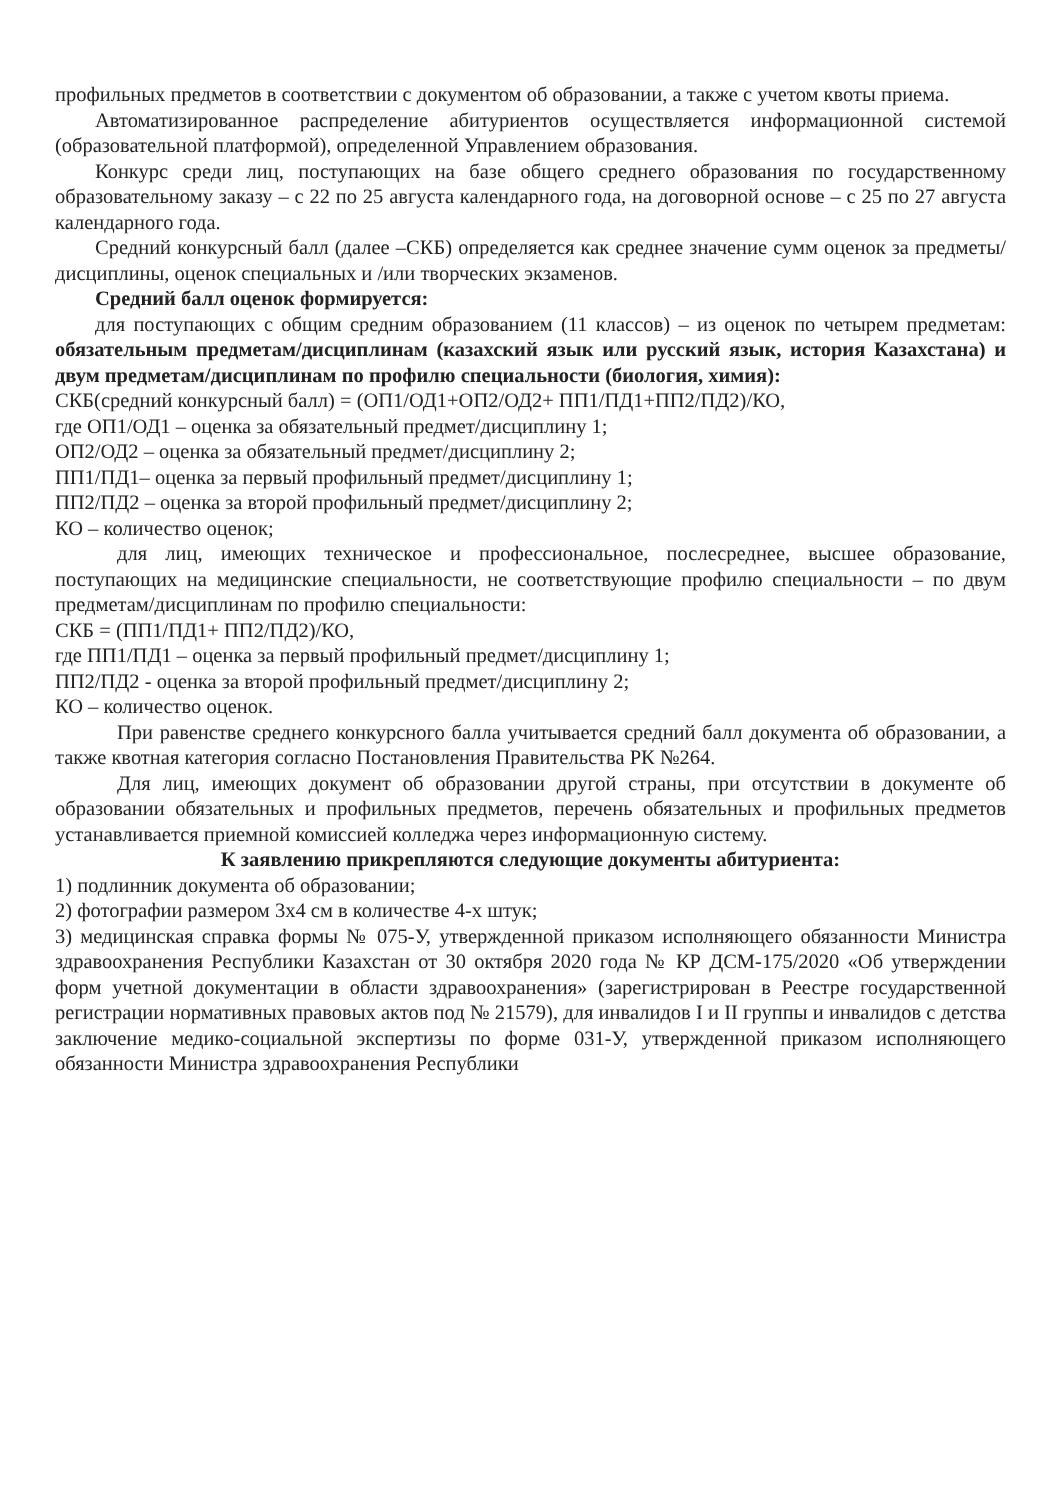профильных предметов в соответствии с документом об образовании, а также с учетом квоты приема.
Автоматизированное распределение абитуриентов осуществляется информационной системой (образовательной платформой), определенной Управлением образования.
Конкурс среди лиц, поступающих на базе общего среднего образования по государственному образовательному заказу – с 22 по 25 августа календарного года, на договорной основе – с 25 по 27 августа календарного года.
Средний конкурсный балл (далее –СКБ) определяется как среднее значение сумм оценок за предметы/дисциплины, оценок специальных и /или творческих экзаменов.
Средний балл оценок формируется:
для поступающих с общим средним образованием (11 классов) – из оценок по четырем предметам: обязательным предметам/дисциплинам (казахский язык или русский язык, история Казахстана) и двум предметам/дисциплинам по профилю специальности (биология, химия):
СКБ(средний конкурсный балл) = (ОП1/ОД1+ОП2/ОД2+ ПП1/ПД1+ПП2/ПД2)/КО,
где ОП1/ОД1 – оценка за обязательный предмет/дисциплину 1;
ОП2/ОД2 – оценка за обязательный предмет/дисциплину 2;
ПП1/ПД1– оценка за первый профильный предмет/дисциплину 1;
ПП2/ПД2 – оценка за второй профильный предмет/дисциплину 2;
КО – количество оценок;
для лиц, имеющих техническое и профессиональное, послесреднее, высшее образование, поступающих на медицинские специальности, не соответствующие профилю специальности – по двум предметам/дисциплинам по профилю специальности:
СКБ = (ПП1/ПД1+ ПП2/ПД2)/КО,
где ПП1/ПД1 – оценка за первый профильный предмет/дисциплину 1;
ПП2/ПД2 - оценка за второй профильный предмет/дисциплину 2;
КО – количество оценок.
При равенстве среднего конкурсного балла учитывается средний балл документа об образовании, а также квотная категория согласно Постановления Правительства РК №264.
Для лиц, имеющих документ об образовании другой страны, при отсутствии в документе об образовании обязательных и профильных предметов, перечень обязательных и профильных предметов устанавливается приемной комиссией колледжа через информационную систему.
К заявлению прикрепляются следующие документы абитуриента:
1) подлинник документа об образовании;
2) фотографии размером 3х4 см в количестве 4-х штук;
3) медицинская справка формы № 075-У, утвержденной приказом исполняющего обязанности Министра здравоохранения Республики Казахстан от 30 октября 2020 года № КР ДСМ-175/2020 «Об утверждении форм учетной документации в области здравоохранения» (зарегистрирован в Реестре государственной регистрации нормативных правовых актов под № 21579), для инвалидов I и II группы и инвалидов с детства заключение медико-социальной экспертизы по форме 031-У, утвержденной приказом исполняющего обязанности Министра здравоохранения Республики